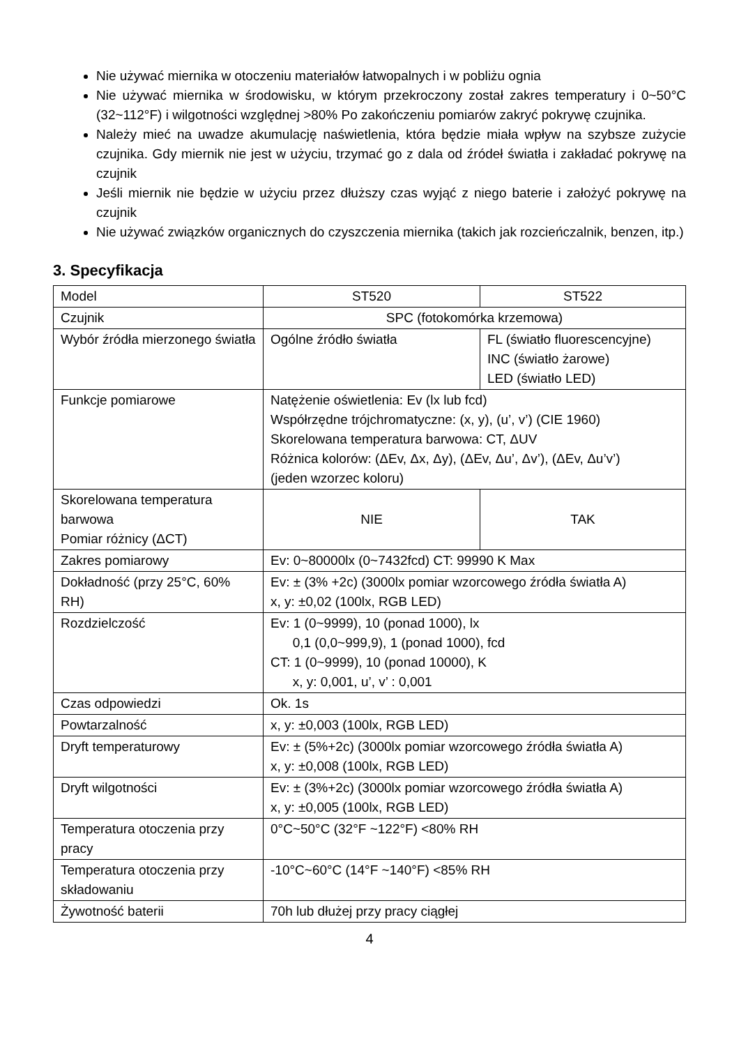Nie używać miernika w otoczeniu materiałów łatwopalnych i w pobliżu ognia
Nie używać miernika w środowisku, w którym przekroczony został zakres temperatury i 0~50°C (32~112°F) i wilgotności względnej >80% Po zakończeniu pomiarów zakryć pokrywę czujnika.
Należy mieć na uwadze akumulację naświetlenia, która będzie miała wpływ na szybsze zużycie czujnika. Gdy miernik nie jest w użyciu, trzymać go z dala od źródeł światła i zakładać pokrywę na czujnik
Jeśli miernik nie będzie w użyciu przez dłuższy czas wyjąć z niego baterie i założyć pokrywę na czujnik
Nie używać związków organicznych do czyszczenia miernika (takich jak rozcieńczalnik, benzen, itp.)
3. Specyfikacja
| Model | ST520 | ST522 |
| Czujnik | SPC (fotokomórka krzemowa) | |
| Wybór źródła mierzonego światła | Ogólne źródło światła | FL (światło fluorescencyjne) INC (światło żarowe) LED (światło LED) |
| Funkcje pomiarowe | Natężenie oświetlenia: Ev (lx lub fcd) Współrzędne trójchromatyczne: (x, y), (u’, v’) (CIE 1960) Skorelowana temperatura barwowa: CT, ΔUV Różnica kolorów: (ΔEv, Δx, Δy), (ΔEv, Δu’, Δv’), (ΔEv, Δu’v’) (jeden wzorzec koloru) | |
| Skorelowana temperatura barwowa Pomiar różnicy (ΔCT) | NIE | TAK |
| Zakres pomiarowy | Ev: 0~80000lx (0~7432fcd) CT: 99990 K Max | |
| Dokładność (przy 25°C, 60% RH) | Ev: ± (3% +2c) (3000lx pomiar wzorcowego źródła światła A) x, y: ±0,02 (100lx, RGB LED) | |
| Rozdzielczość | Ev: 1 (0~9999), 10 (ponad 1000), lx 0,1 (0,0~999,9), 1 (ponad 1000), fcd CT: 1 (0~9999), 10 (ponad 10000), K x, y: 0,001, u’, v’ : 0,001 | |
| Czas odpowiedzi | Ok. 1s | |
| Powtarzalność | x, y: ±0,003 (100lx, RGB LED) | |
| Dryft temperaturowy | Ev: ± (5%+2c) (3000lx pomiar wzorcowego źródła światła A) x, y: ±0,008 (100lx, RGB LED) | |
| Dryft wilgotności | Ev: ± (3%+2c) (3000lx pomiar wzorcowego źródła światła A) x, y: ±0,005 (100lx, RGB LED) | |
| Temperatura otoczenia przy pracy | 0°C~50°C (32°F ~122°F) <80% RH | |
| Temperatura otoczenia przy składowaniu | -10°C~60°C (14°F ~140°F) <85% RH | |
| Żywotność baterii | 70h lub dłużej przy pracy ciągłej | |
4